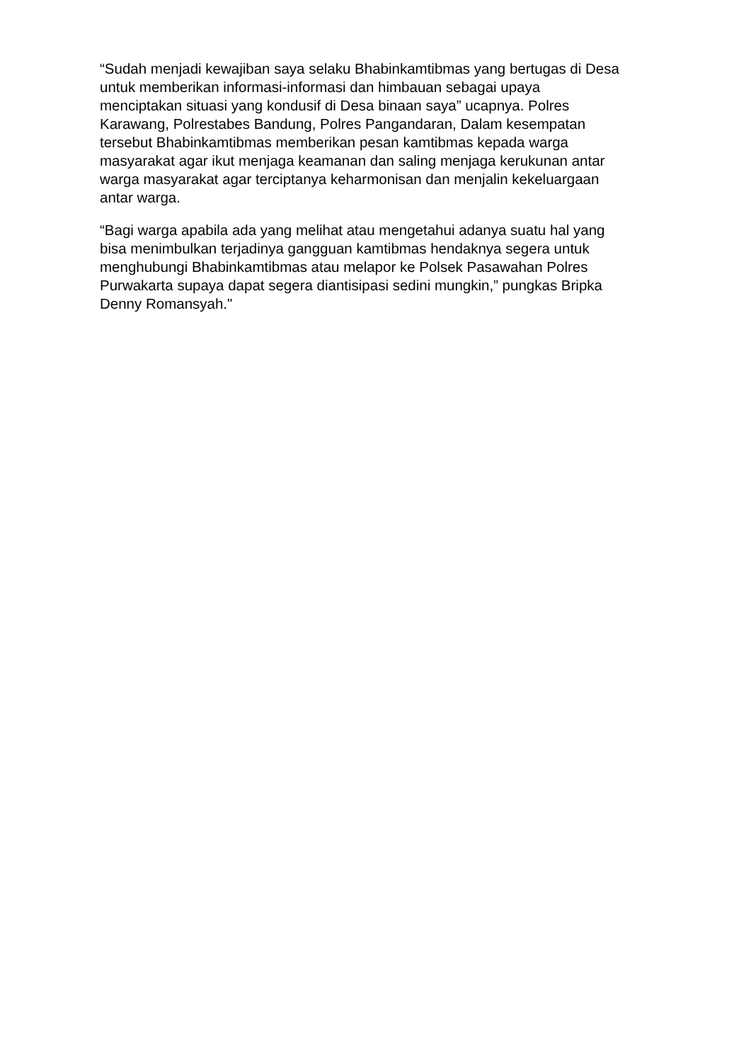“Sudah menjadi kewajiban saya selaku Bhabinkamtibmas yang bertugas di Desa
untuk memberikan informasi-informasi dan himbauan sebagai upaya
menciptakan situasi yang kondusif di Desa binaan saya” ucapnya. Polres
Karawang, Polrestabes Bandung, Polres Pangandaran, Dalam kesempatan
tersebut Bhabinkamtibmas memberikan pesan kamtibmas kepada warga
masyarakat agar ikut menjaga keamanan dan saling menjaga kerukunan antar
warga masyarakat agar terciptanya keharmonisan dan menjalin kekeluargaan
antar warga.
“Bagi warga apabila ada yang melihat atau mengetahui adanya suatu hal yang
bisa menimbulkan terjadinya gangguan kamtibmas hendaknya segera untuk
menghubungi Bhabinkamtibmas atau melapor ke Polsek Pasawahan Polres
Purwakarta supaya dapat segera diantisipasi sedini mungkin,” pungkas Bripka
Denny Romansyah."